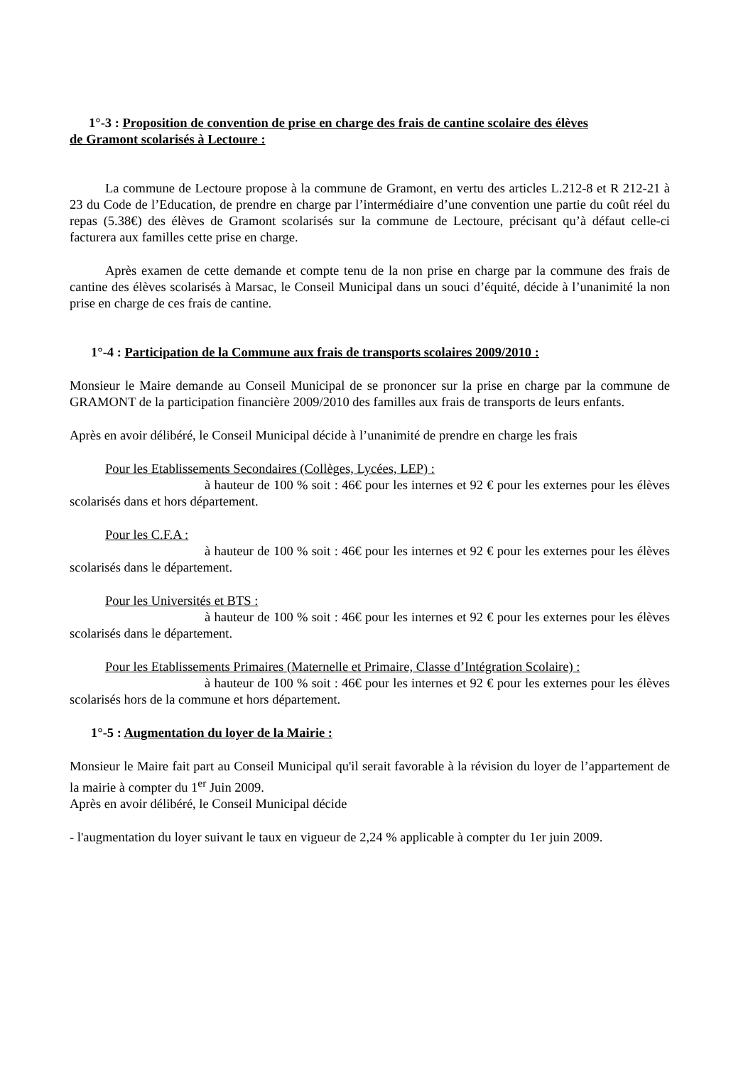1°-3 : Proposition de convention de prise en charge des frais de cantine scolaire des élèves
de Gramont scolarisés à Lectoure :
La commune de Lectoure propose à la commune de Gramont, en vertu des articles L.212-8 et R 212-21 à 23 du Code de l’Education, de prendre en charge par l’intermédiaire d’une convention une partie du coût réel du repas (5.38€) des élèves de Gramont scolarisés sur la commune de Lectoure, précisant qu’à défaut celle-ci facturera aux familles cette prise en charge.
Après examen de cette demande et compte tenu de la non prise en charge par la commune des frais de cantine des élèves scolarisés à Marsac, le Conseil Municipal dans un souci d’équité, décide à l’unanimité la non prise en charge de ces frais de cantine.
1°-4 : Participation de la Commune aux frais de transports scolaires 2009/2010 :
Monsieur le Maire demande au Conseil Municipal de se prononcer sur la prise en charge par la commune de GRAMONT de la participation financière 2009/2010 des familles aux frais de transports de leurs enfants.
Après en avoir délibéré, le Conseil Municipal décide à l’unanimité de prendre en charge les frais
Pour les Etablissements Secondaires (Collèges, Lycées, LEP) :
à hauteur de 100 % soit : 46€ pour les internes et 92 € pour les externes pour les élèves scolarisés dans et hors département.
Pour les C.F.A :
à hauteur de 100 % soit : 46€ pour les internes et 92 € pour les externes pour les élèves scolarisés dans le département.
Pour les Universités et BTS :
à hauteur de 100 % soit : 46€ pour les internes et 92 € pour les externes pour les élèves scolarisés dans le département.
Pour les Etablissements Primaires (Maternelle et Primaire, Classe d’Intégration Scolaire) :
à hauteur de 100 % soit : 46€ pour les internes et 92 € pour les externes pour les élèves scolarisés hors de la commune et hors département.
1°-5 : Augmentation du loyer de la Mairie :
Monsieur le Maire fait part au Conseil Municipal qu'il serait favorable à la révision du loyer de l’appartement de la mairie à compter du 1<sup>er</sup> Juin 2009.
Après en avoir délibéré, le Conseil Municipal décide
- l'augmentation du loyer suivant le taux en vigueur de 2,24 % applicable à compter du 1er juin 2009.